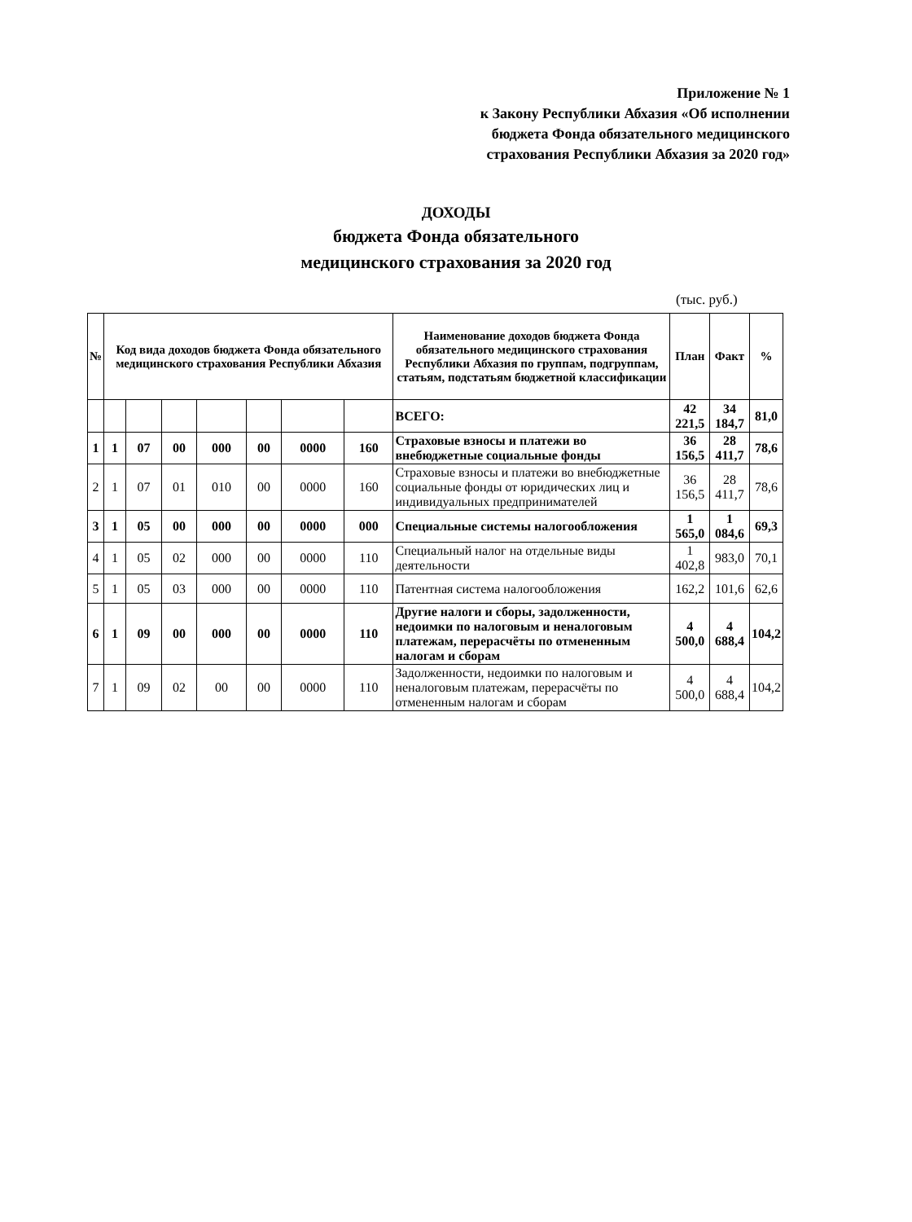Приложение № 1
к Закону Республики Абхазия «Об исполнении
бюджета Фонда обязательного медицинского
страхования Республики Абхазия за 2020 год»
ДОХОДЫ
бюджета Фонда обязательного
медицинского страхования за 2020 год
(тыс. руб.)
| № | Код вида доходов бюджета Фонда обязательного медицинского страхования Республики Абхазия | | | | | | | Наименование доходов бюджета Фонда обязательного медицинского страхования Республики Абхазия по группам, подгруппам, статьям, подстатьям бюджетной классификации | План | Факт | % |
| --- | --- | --- | --- | --- | --- | --- | --- | --- | --- | --- | --- |
| | | | | | | | | ВСЕГО: | 42 221,5 | 34 184,7 | 81,0 |
| 1 | 1 | 07 | 00 | 000 | 00 | 0000 | 160 | Страховые взносы и платежи во внебюджетные социальные фонды | 36 156,5 | 28 411,7 | 78,6 |
| 2 | 1 | 07 | 01 | 010 | 00 | 0000 | 160 | Страховые взносы и платежи во внебюджетные социальные фонды от юридических лиц и индивидуальных предпринимателей | 36 156,5 | 28 411,7 | 78,6 |
| 3 | 1 | 05 | 00 | 000 | 00 | 0000 | 000 | Специальные системы налогообложения | 1 565,0 | 1 084,6 | 69,3 |
| 4 | 1 | 05 | 02 | 000 | 00 | 0000 | 110 | Специальный налог на отдельные виды деятельности | 1 402,8 | 983,0 | 70,1 |
| 5 | 1 | 05 | 03 | 000 | 00 | 0000 | 110 | Патентная система налогообложения | 162,2 | 101,6 | 62,6 |
| 6 | 1 | 09 | 00 | 000 | 00 | 0000 | 110 | Другие налоги и сборы, задолженности, недоимки по налоговым и неналоговым платежам, перерасчёты по отмененным налогам и сборам | 4 500,0 | 4 688,4 | 104,2 |
| 7 | 1 | 09 | 02 | 00 | 00 | 0000 | 110 | Задолженности, недоимки по налоговым и неналоговым платежам, перерасчёты по отмененным налогам и сборам | 4 500,0 | 4 688,4 | 104,2 |